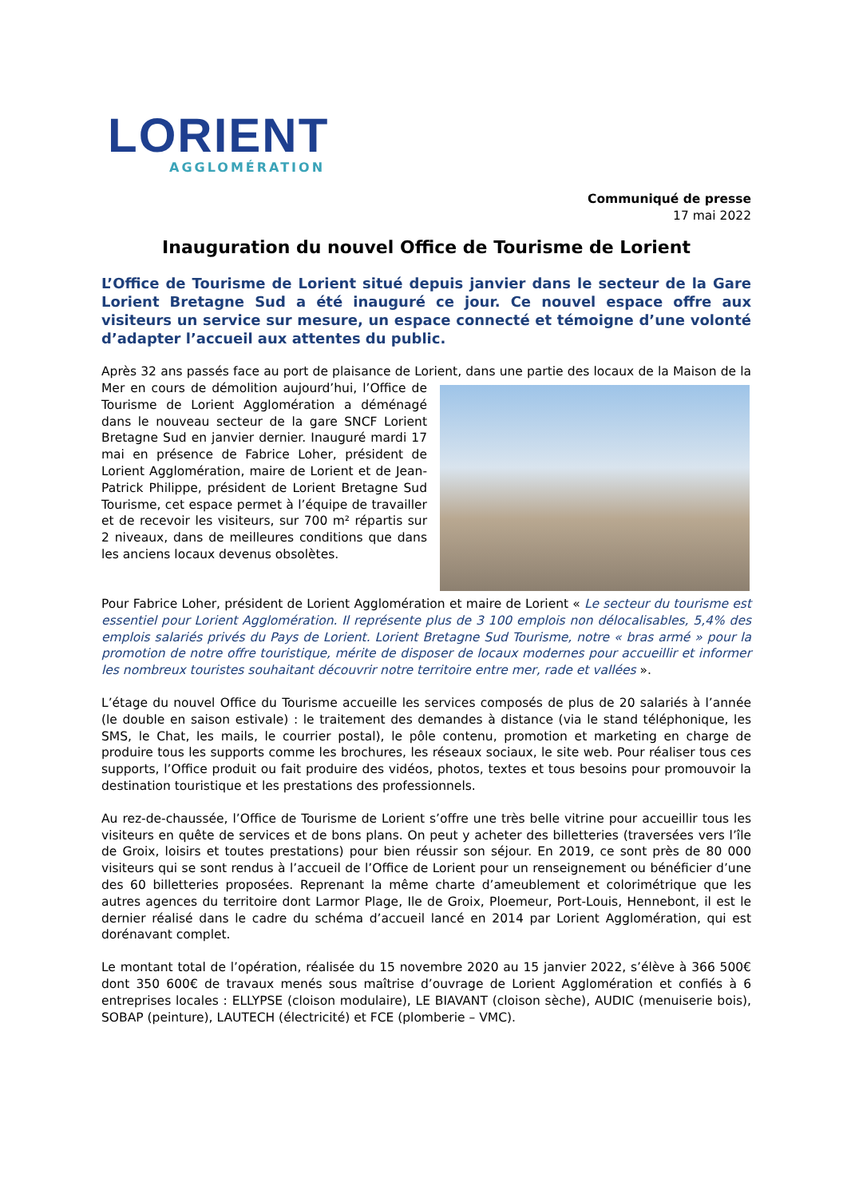LORIENT
AGGLOMÉRATION
Communiqué de presse
17 mai 2022
Inauguration du nouvel Office de Tourisme de Lorient
L’Office de Tourisme de Lorient situé depuis janvier dans le secteur de la Gare Lorient Bretagne Sud a été inauguré ce jour. Ce nouvel espace offre aux visiteurs un service sur mesure, un espace connecté et témoigne d’une volonté d’adapter l’accueil aux attentes du public.
Après 32 ans passés face au port de plaisance de Lorient, dans une partie des locaux de la Maison de la Mer en cours de démolition aujourd’hui, l’Office de Tourisme de Lorient Agglomération a déménagé dans le nouveau secteur de la gare SNCF Lorient Bretagne Sud en janvier dernier. Inauguré mardi 17 mai en présence de Fabrice Loher, président de Lorient Agglomération, maire de Lorient et de Jean-Patrick Philippe, président de Lorient Bretagne Sud Tourisme, cet espace permet à l’équipe de travailler et de recevoir les visiteurs, sur 700 m² répartis sur 2 niveaux, dans de meilleures conditions que dans les anciens locaux devenus obsolètes.
Pour Fabrice Loher, président de Lorient Agglomération et maire de Lorient « Le secteur du tourisme est essentiel pour Lorient Agglomération. Il représente plus de 3 100 emplois non délocalisables, 5,4% des emplois salariés privés du Pays de Lorient. Lorient Bretagne Sud Tourisme, notre « bras armé » pour la promotion de notre offre touristique, mérite de disposer de locaux modernes pour accueillir et informer les nombreux touristes souhaitant découvrir notre territoire entre mer, rade et vallées ».
L’étage du nouvel Office du Tourisme accueille les services composés de plus de 20 salariés à l’année (le double en saison estivale) : le traitement des demandes à distance (via le stand téléphonique, les SMS, le Chat, les mails, le courrier postal), le pôle contenu, promotion et marketing en charge de produire tous les supports comme les brochures, les réseaux sociaux, le site web. Pour réaliser tous ces supports, l’Office produit ou fait produire des vidéos, photos, textes et tous besoins pour promouvoir la destination touristique et les prestations des professionnels.
Au rez-de-chaussée, l’Office de Tourisme de Lorient s’offre une très belle vitrine pour accueillir tous les visiteurs en quête de services et de bons plans. On peut y acheter des billetteries (traversées vers l’île de Groix, loisirs et toutes prestations) pour bien réussir son séjour. En 2019, ce sont près de 80 000 visiteurs qui se sont rendus à l’accueil de l’Office de Lorient pour un renseignement ou bénéficier d’une des 60 billetteries proposées. Reprenant la même charte d’ameublement et colorimétrique que les autres agences du territoire dont Larmor Plage, Ile de Groix, Ploemeur, Port-Louis, Hennebont, il est le dernier réalisé dans le cadre du schéma d’accueil lancé en 2014 par Lorient Agglomération, qui est dorénavant complet.
Le montant total de l’opération, réalisée du 15 novembre 2020 au 15 janvier 2022, s’élève à 366 500€ dont 350 600€ de travaux menés sous maîtrise d’ouvrage de Lorient Agglomération et confiés à 6 entreprises locales : ELLYPSE (cloison modulaire), LE BIAVANT (cloison sèche), AUDIC (menuiserie bois), SOBAP (peinture), LAUTECH (électricité) et FCE (plomberie – VMC).